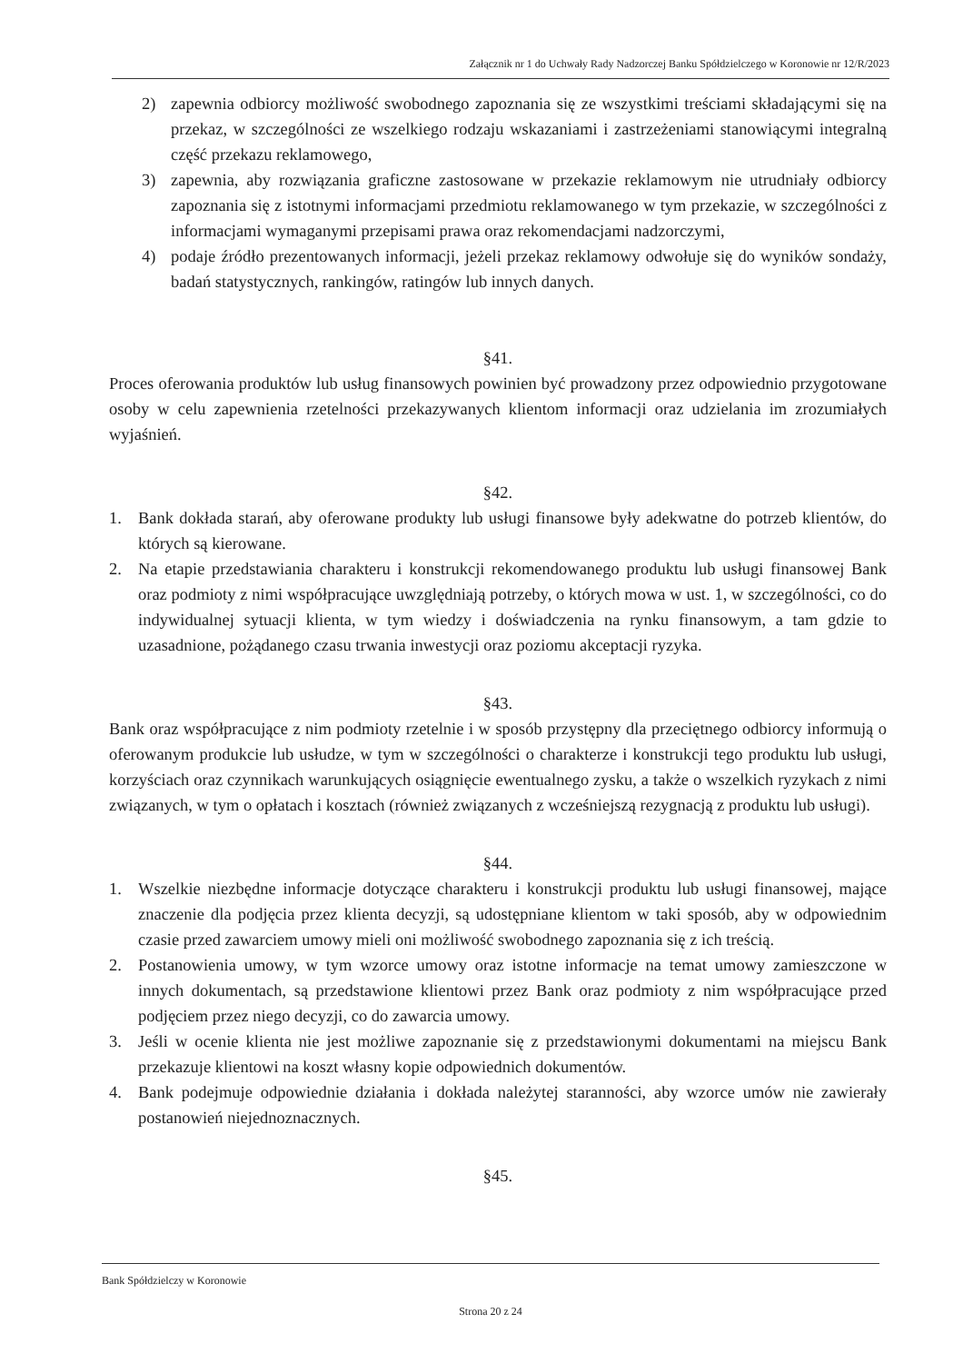Załącznik nr 1 do Uchwały Rady Nadzorczej Banku Spółdzielczego w Koronowie nr 12/R/2023
2) zapewnia odbiorcy możliwość swobodnego zapoznania się ze wszystkimi treściami składającymi się na przekaz, w szczególności ze wszelkiego rodzaju wskazaniami i zastrzeżeniami stanowiącymi integralną część przekazu reklamowego,
3) zapewnia, aby rozwiązania graficzne zastosowane w przekazie reklamowym nie utrudniały odbiorcy zapoznania się z istotnymi informacjami przedmiotu reklamowanego w tym przekazie, w szczególności z informacjami wymaganymi przepisami prawa oraz rekomendacjami nadzorczymi,
4) podaje źródło prezentowanych informacji, jeżeli przekaz reklamowy odwołuje się do wyników sondaży, badań statystycznych, rankingów, ratingów lub innych danych.
§41.
Proces oferowania produktów lub usług finansowych powinien być prowadzony przez odpowiednio przygotowane osoby w celu zapewnienia rzetelności przekazywanych klientom informacji oraz udzielania im zrozumiałych wyjaśnień.
§42.
1. Bank dokłada starań, aby oferowane produkty lub usługi finansowe były adekwatne do potrzeb klientów, do których są kierowane.
2. Na etapie przedstawiania charakteru i konstrukcji rekomendowanego produktu lub usługi finansowej Bank oraz podmioty z nimi współpracujące uwzględniają potrzeby, o których mowa w ust. 1, w szczególności, co do indywidualnej sytuacji klienta, w tym wiedzy i doświadczenia na rynku finansowym, a tam gdzie to uzasadnione, pożądanego czasu trwania inwestycji oraz poziomu akceptacji ryzyka.
§43.
Bank oraz współpracujące z nim podmioty rzetelnie i w sposób przystępny dla przeciętnego odbiorcy informują o oferowanym produkcie lub usłudze, w tym w szczególności o charakterze i konstrukcji tego produktu lub usługi, korzyściach oraz czynnikach warunkujących osiągnięcie ewentualnego zysku, a także o wszelkich ryzykach z nimi związanych, w tym o opłatach i kosztach (również związanych z wcześniejszą rezygnacją z produktu lub usługi).
§44.
1. Wszelkie niezbędne informacje dotyczące charakteru i konstrukcji produktu lub usługi finansowej, mające znaczenie dla podjęcia przez klienta decyzji, są udostępniane klientom w taki sposób, aby w odpowiednim czasie przed zawarciem umowy mieli oni możliwość swobodnego zapoznania się z ich treścią.
2. Postanowienia umowy, w tym wzorce umowy oraz istotne informacje na temat umowy zamieszczone w innych dokumentach, są przedstawione klientowi przez Bank oraz podmioty z nim współpracujące przed podjęciem przez niego decyzji, co do zawarcia umowy.
3. Jeśli w ocenie klienta nie jest możliwe zapoznanie się z przedstawionymi dokumentami na miejscu Bank przekazuje klientowi na koszt własny kopie odpowiednich dokumentów.
4. Bank podejmuje odpowiednie działania i dokłada należytej staranności, aby wzorce umów nie zawierały postanowień niejednoznacznych.
§45.
Bank Spółdzielczy w Koronowie
Strona 20 z 24